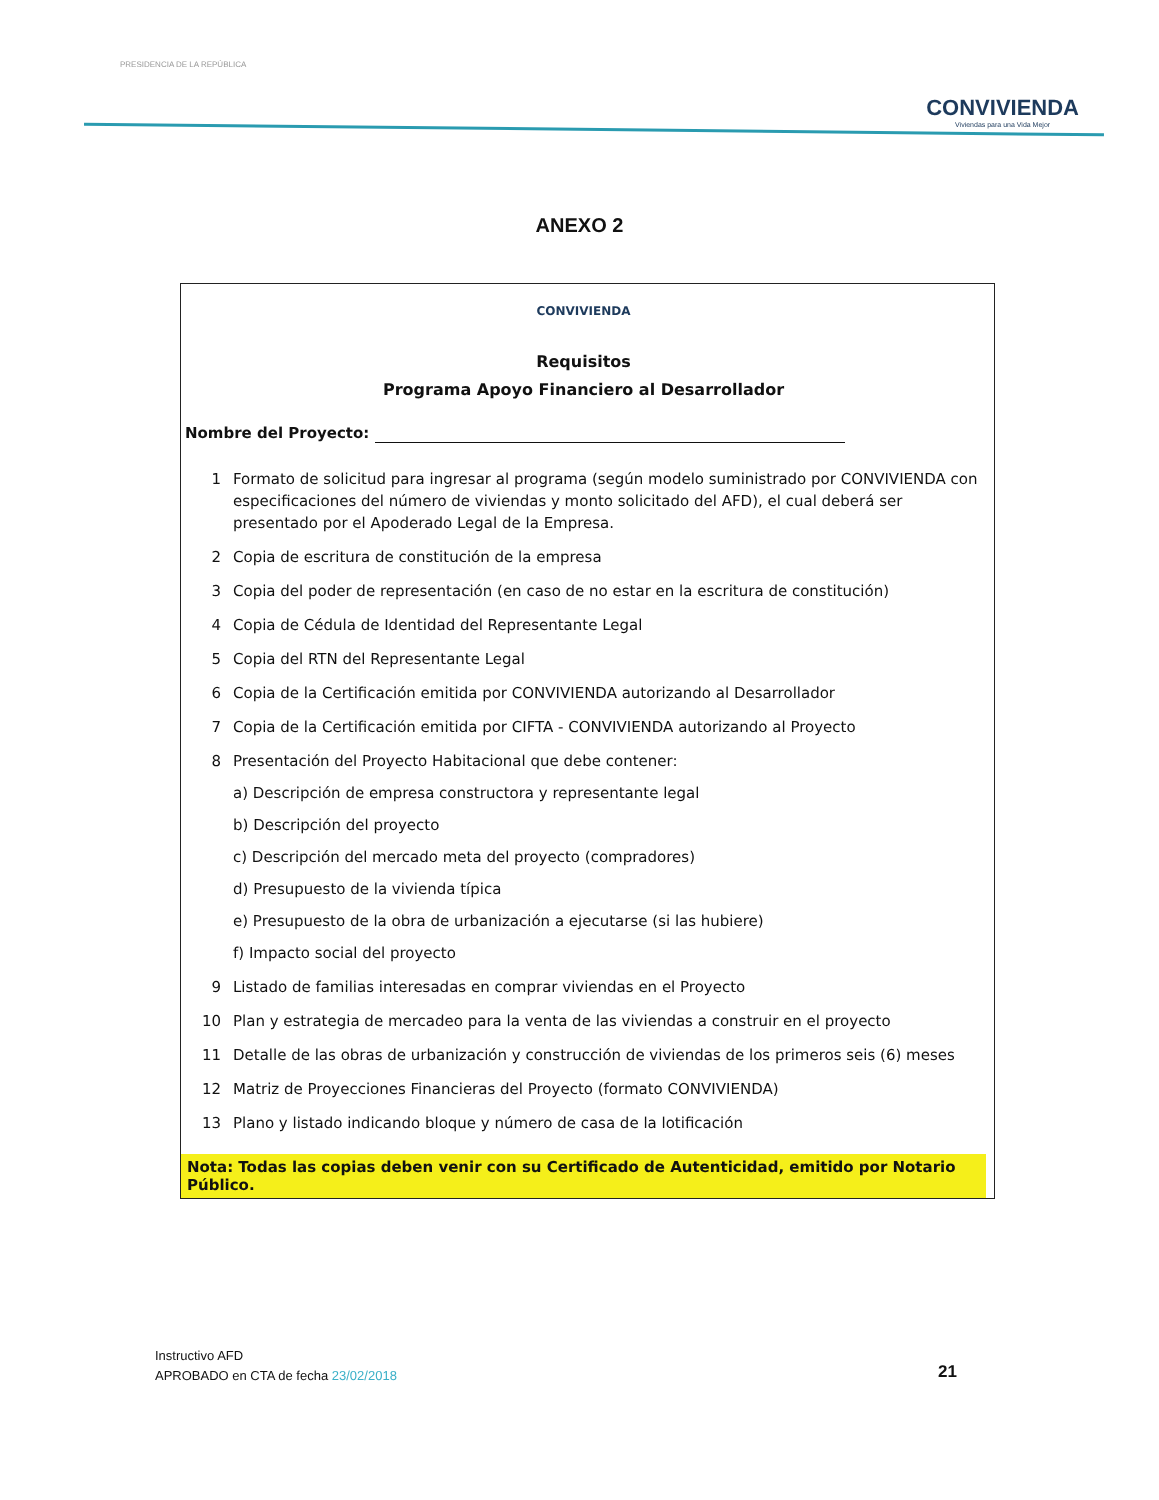PRESIDENCIA DE LA REPÚBLICA
CONVIVIENDA
Viviendas para una Vida Mejor
ANEXO 2
CONVIVIENDA
Requisitos
Programa Apoyo Financiero al Desarrollador
Nombre del Proyecto:
1 Formato de solicitud para ingresar al programa (según modelo suministrado por CONVIVIENDA con especificaciones del número de viviendas y monto solicitado del AFD), el cual deberá ser presentado por el Apoderado Legal de la Empresa.
2 Copia de escritura de constitución de la empresa
3 Copia del poder de representación (en caso de no estar en la escritura de constitución)
4 Copia de Cédula de Identidad del Representante Legal
5 Copia del RTN del Representante Legal
6 Copia de la Certificación emitida por CONVIVIENDA autorizando al Desarrollador
7 Copia de la Certificación emitida por CIFTA - CONVIVIENDA autorizando al Proyecto
8 Presentación del Proyecto Habitacional que debe contener:
a) Descripción de empresa constructora y representante legal
b) Descripción del proyecto
c) Descripción del mercado meta del proyecto (compradores)
d) Presupuesto de la vivienda típica
e) Presupuesto de la obra de urbanización a ejecutarse (si las hubiere)
f) Impacto social del proyecto
9 Listado de familias interesadas en comprar viviendas en el Proyecto
10 Plan y estrategia de mercadeo para la venta de las viviendas a construir en el proyecto
11 Detalle de las obras de urbanización y construcción de viviendas de los primeros seis (6) meses
12 Matriz de Proyecciones Financieras del Proyecto (formato CONVIVIENDA)
13 Plano y listado indicando bloque y número de casa de la lotificación
Nota: Todas las copias deben venir con su Certificado de Autenticidad, emitido por Notario Público.
Instructivo AFD
APROBADO en CTA de fecha 23/02/2018
21